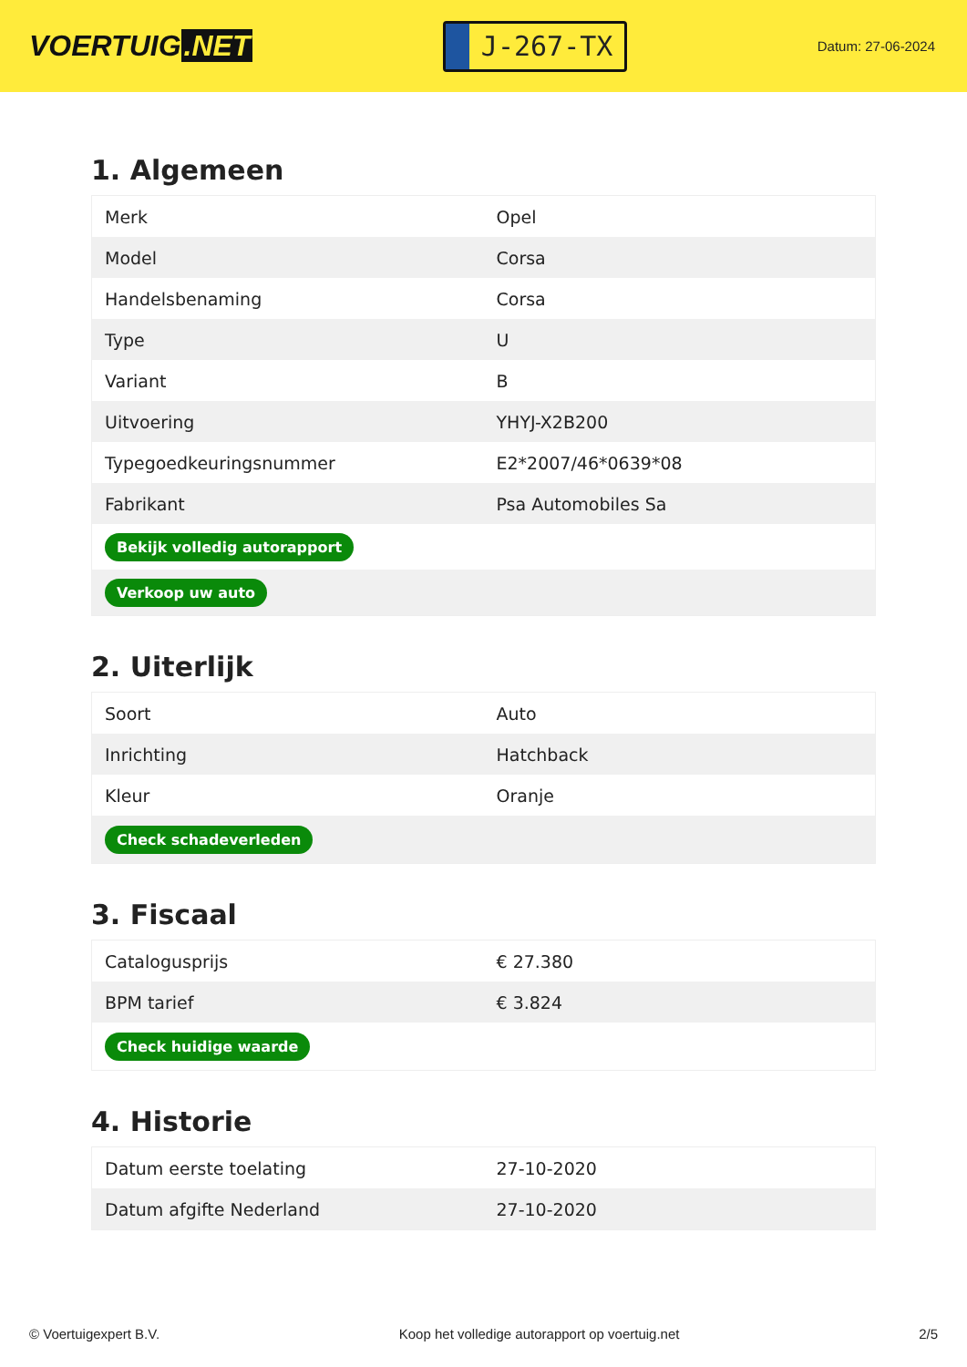VOERTUIG.NET
J-267-TX
Datum: 27-06-2024
1. Algemeen
| Merk | Opel |
| Model | Corsa |
| Handelsbenaming | Corsa |
| Type | U |
| Variant | B |
| Uitvoering | YHYJ-X2B200 |
| Typegoedkeuringsnummer | E2*2007/46*0639*08 |
| Fabrikant | Psa Automobiles Sa |
| Bekijk volledig autorapport | |
| Verkoop uw auto | |
2. Uiterlijk
| Soort | Auto |
| Inrichting | Hatchback |
| Kleur | Oranje |
| Check schadeverleden | |
3. Fiscaal
| Catalogusprijs | € 27.380 |
| BPM tarief | € 3.824 |
| Check huidige waarde | |
4. Historie
| Datum eerste toelating | 27-10-2020 |
| Datum afgifte Nederland | 27-10-2020 |
© Voertuigexpert B.V. Koop het volledige autorapport op voertuig.net 2/5